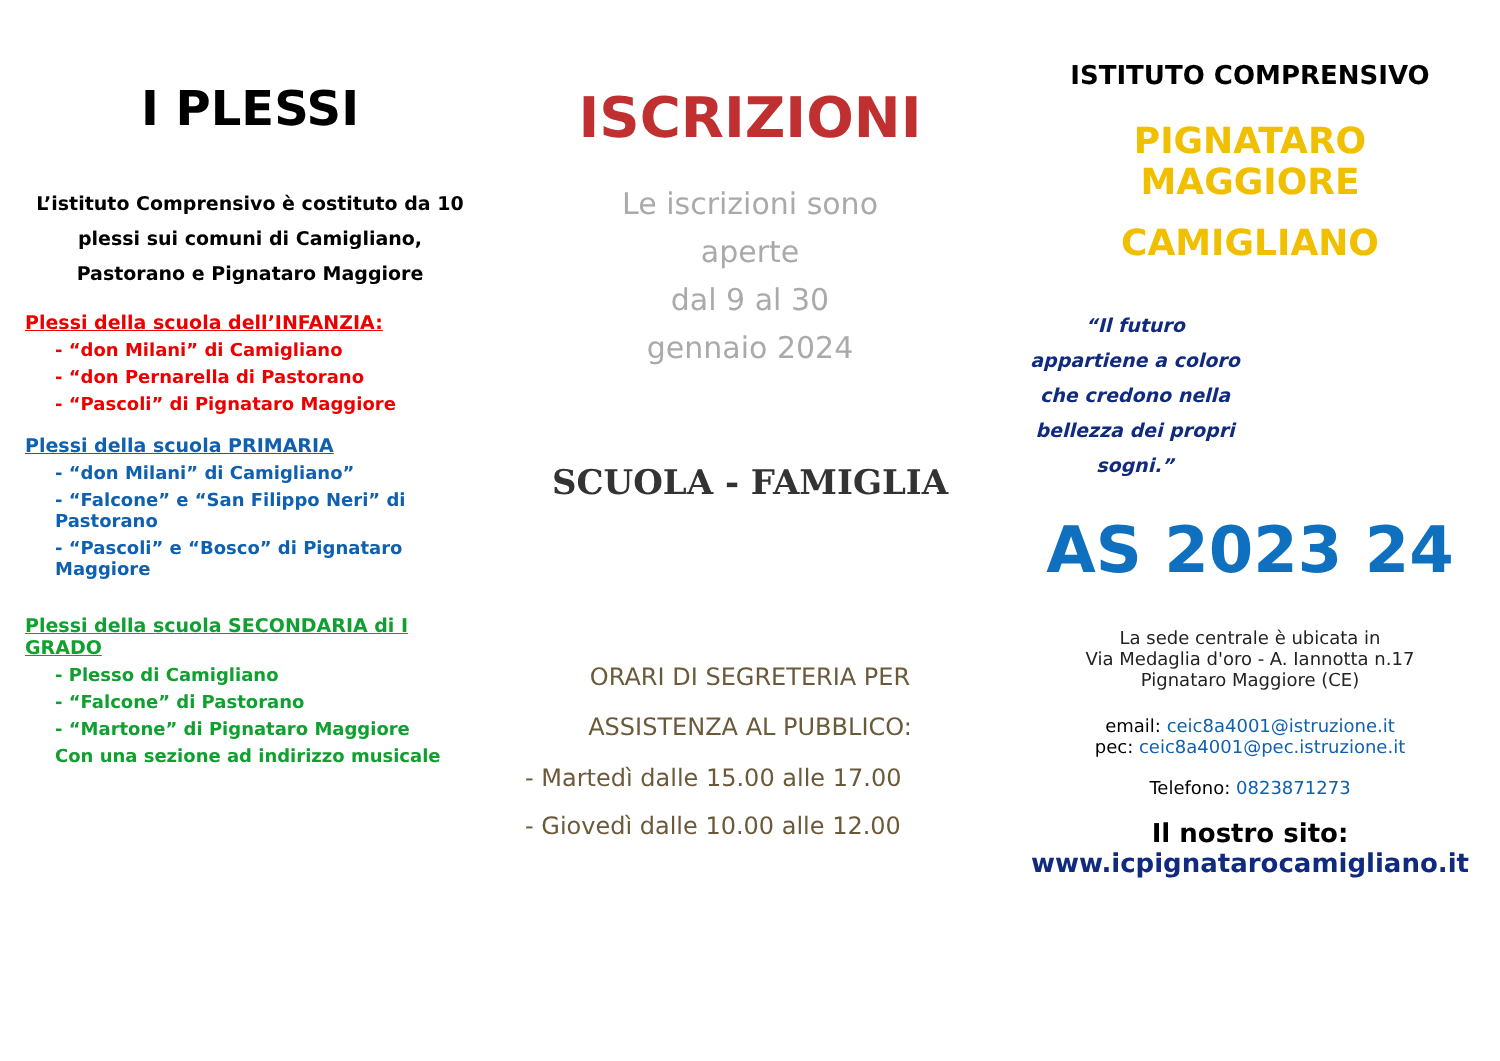I PLESSI
L’istituto Comprensivo è costituto da 10 plessi sui comuni di Camigliano, Pastorano e Pignataro Maggiore
Plessi della scuola dell’INFANZIA:
- “don Milani” di Camigliano
- “don Pernarella di Pastorano
- “Pascoli” di Pignataro Maggiore
Plessi della scuola PRIMARIA
- “don Milani” di Camigliano”
- “Falcone” e “San Filippo Neri” di Pastorano
- “Pascoli” e “Bosco” di Pignataro Maggiore
Plessi della scuola SECONDARIA di I GRADO
- Plesso di Camigliano
- “Falcone” di Pastorano
- “Martone” di Pignataro Maggiore
Con una sezione ad indirizzo musicale
ISCRIZIONI
Le iscrizioni sono
aperte
dal 9 al 30
gennaio 2024
SCUOLA - FAMIGLIA
ORARI DI SEGRETERIA PER ASSISTENZA AL PUBBLICO:
- Martedì dalle 15.00 alle 17.00
- Giovedì dalle 10.00 alle 12.00
ISTITUTO COMPRENSIVO
PIGNATARO MAGGIORE
CAMIGLIANO
“Il futuro appartiene a coloro che credono nella bellezza dei propri sogni.”
AS 2023 24
La sede centrale è ubicata in
Via Medaglia d'oro - A. Iannotta n.17
Pignataro Maggiore (CE)
email: ceic8a4001@istruzione.it
pec: ceic8a4001@pec.istruzione.it
Telefono: 0823871273
Il nostro sito:
www.icpignatarocamigliano.it